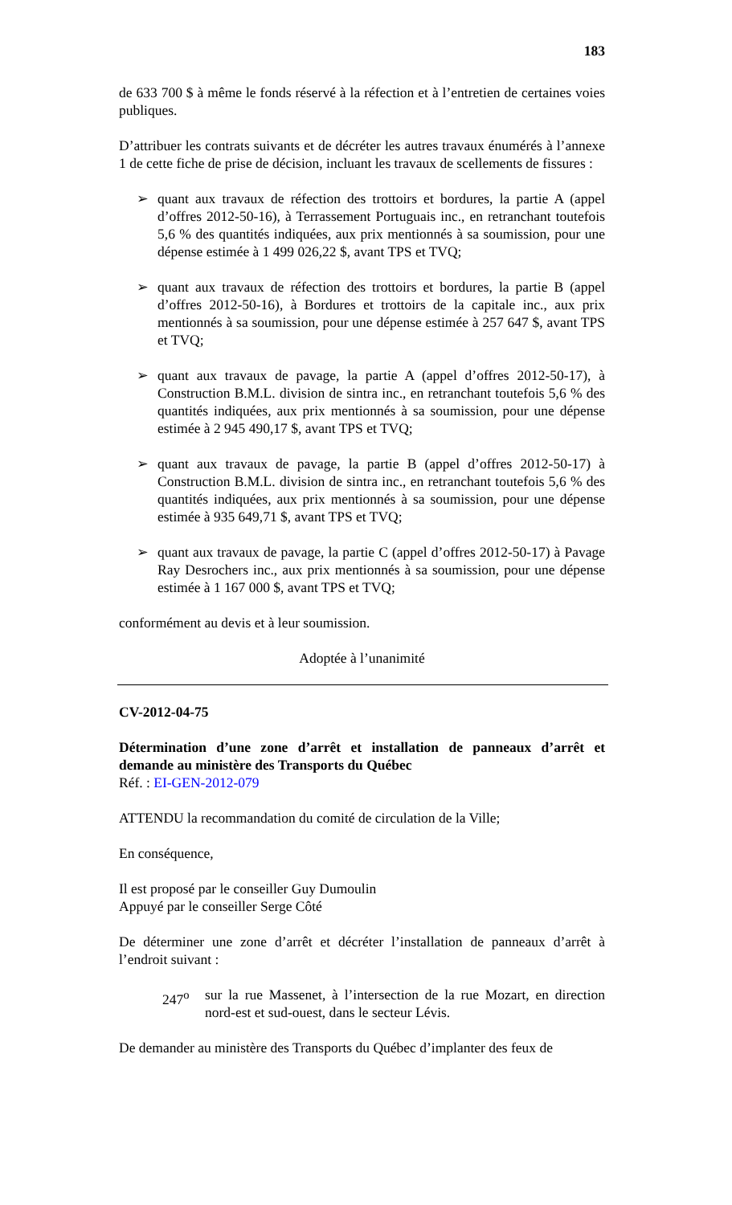183
de 633 700 $ à même le fonds réservé à la réfection et à l’entretien de certaines voies publiques.
D’attribuer les contrats suivants et de décréter les autres travaux énumérés à l’annexe 1 de cette fiche de prise de décision, incluant les travaux de scellements de fissures :
➢ quant aux travaux de réfection des trottoirs et bordures, la partie A (appel d’offres 2012-50-16), à Terrassement Portuguais inc., en retranchant toutefois 5,6 % des quantités indiquées, aux prix mentionnés à sa soumission, pour une dépense estimée à 1 499 026,22 $, avant TPS et TVQ;
➢ quant aux travaux de réfection des trottoirs et bordures, la partie B (appel d’offres 2012-50-16), à Bordures et trottoirs de la capitale inc., aux prix mentionnés à sa soumission, pour une dépense estimée à 257 647 $, avant TPS et TVQ;
➢ quant aux travaux de pavage, la partie A (appel d’offres 2012-50-17), à Construction B.M.L. division de sintra inc., en retranchant toutefois 5,6 % des quantités indiquées, aux prix mentionnés à sa soumission, pour une dépense estimée à 2 945 490,17 $, avant TPS et TVQ;
➢ quant aux travaux de pavage, la partie B (appel d’offres 2012-50-17) à Construction B.M.L. division de sintra inc., en retranchant toutefois 5,6 % des quantités indiquées, aux prix mentionnés à sa soumission, pour une dépense estimée à 935 649,71 $, avant TPS et TVQ;
➢ quant aux travaux de pavage, la partie C (appel d’offres 2012-50-17) à Pavage Ray Desrochers inc., aux prix mentionnés à sa soumission, pour une dépense estimée à 1 167 000 $, avant TPS et TVQ;
conformément au devis et à leur soumission.
Adoptée à l’unanimité
CV-2012-04-75
Détermination d’une zone d’arrêt et installation de panneaux d’arrêt et demande au ministère des Transports du Québec
Réf. : EI-GEN-2012-079
ATTENDU la recommandation du comité de circulation de la Ville;
En conséquence,
Il est proposé par le conseiller Guy Dumoulin
Appuyé par le conseiller Serge Côté
De déterminer une zone d’arrêt et décréter l’installation de panneaux d’arrêt à l’endroit suivant :
247<sup>o</sup> sur la rue Massenet, à l’intersection de la rue Mozart, en direction nord-est et sud-ouest, dans le secteur Lévis.
De demander au ministère des Transports du Québec d’implanter des feux de